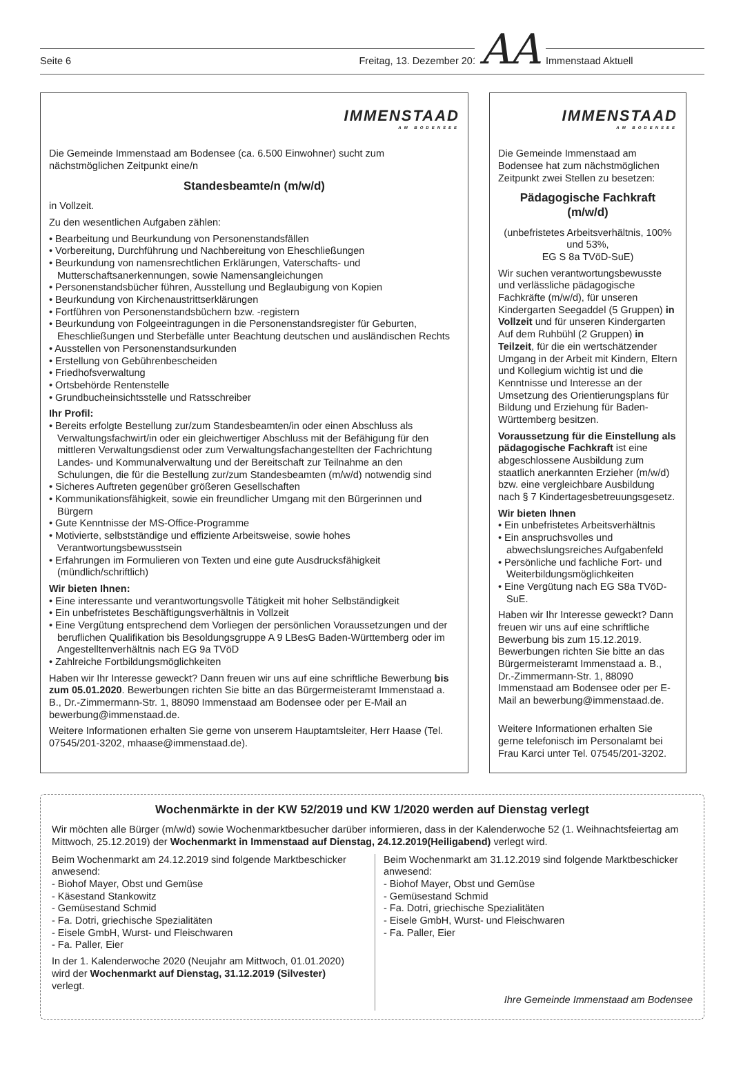Seite 6 Freitag, 13. Dezember 2019 AA Immenstaad Aktuell
IMMENSTAAD
AM BODENSEE
Die Gemeinde Immenstaad am Bodensee (ca. 6.500 Einwohner) sucht zum nächstmöglichen Zeitpunkt eine/n
Standesbeamte/n (m/w/d)
in Vollzeit.
Zu den wesentlichen Aufgaben zählen:
• Bearbeitung und Beurkundung von Personenstandsfällen
• Vorbereitung, Durchführung und Nachbereitung von Eheschließungen
• Beurkundung von namensrechtlichen Erklärungen, Vaterschafts- und Mutterschaftsanerkennungen, sowie Namensangleichungen
• Personenstandsbücher führen, Ausstellung und Beglaubigung von Kopien
• Beurkundung von Kirchenaustrittserklärungen
• Fortführen von Personenstandsbüchern bzw. -registern
• Beurkundung von Folgeeintragungen in die Personenstandsregister für Geburten, Eheschließungen und Sterbefälle unter Beachtung deutschen und ausländischen Rechts
• Ausstellen von Personenstandsurkunden
• Erstellung von Gebührenbescheiden
• Friedhofsverwaltung
• Ortsbehörde Rentenstelle
• Grundbucheinsichtsstelle und Ratsschreiber
Ihr Profil:
• Bereits erfolgte Bestellung zur/zum Standesbeamten/in oder einen Abschluss als Verwaltungsfachwirt/in oder ein gleichwertiger Abschluss mit der Befähigung für den mittleren Verwaltungsdienst oder zum Verwaltungsfachangestellten der Fachrichtung Landes- und Kommunalverwaltung und der Bereitschaft zur Teilnahme an den Schulungen, die für die Bestellung zur/zum Standesbeamten (m/w/d) notwendig sind
• Sicheres Auftreten gegenüber größeren Gesellschaften
• Kommunikationsfähigkeit, sowie ein freundlicher Umgang mit den Bürgerinnen und Bürgern
• Gute Kenntnisse der MS-Office-Programme
• Motivierte, selbstständige und effiziente Arbeitsweise, sowie hohes Verantwortungsbewusstsein
• Erfahrungen im Formulieren von Texten und eine gute Ausdrucksfähigkeit (mündlich/schriftlich)
Wir bieten Ihnen:
• Eine interessante und verantwortungsvolle Tätigkeit mit hoher Selbständigkeit
• Ein unbefristetes Beschäftigungsverhältnis in Vollzeit
• Eine Vergütung entsprechend dem Vorliegen der persönlichen Voraussetzungen und der beruflichen Qualifikation bis Besoldungsgruppe A 9 LBesG Baden-Württemberg oder im Angestelltenverhältnis nach EG 9a TVöD
• Zahlreiche Fortbildungsmöglichkeiten
Haben wir Ihr Interesse geweckt? Dann freuen wir uns auf eine schriftliche Bewerbung bis zum 05.01.2020. Bewerbungen richten Sie bitte an das Bürgermeisteramt Immenstaad a. B., Dr.-Zimmermann-Str. 1, 88090 Immenstaad am Bodensee oder per E-Mail an bewerbung@immenstaad.de.
Weitere Informationen erhalten Sie gerne von unserem Hauptamtsleiter, Herr Haase (Tel. 07545/201-3202, mhaase@immenstaad.de).
IMMENSTAAD
AM BODENSEE
Die Gemeinde Immenstaad am Bodensee hat zum nächstmöglichen Zeitpunkt zwei Stellen zu besetzen:
Pädagogische Fachkraft
(m/w/d)
(unbefristetes Arbeitsverhältnis, 100% und 53%,
EG S 8a TVöD-SuE)
Wir suchen verantwortungsbewusste und verlässliche pädagogische Fachkräfte (m/w/d), für unseren Kindergarten Seegaddel (5 Gruppen) in Vollzeit und für unseren Kindergarten Auf dem Ruhbühl (2 Gruppen) in Teilzeit, für die ein wertschätzender Umgang in der Arbeit mit Kindern, Eltern und Kollegium wichtig ist und die Kenntnisse und Interesse an der Umsetzung des Orientierungsplans für Bildung und Erziehung für Baden-Württemberg besitzen.
Voraussetzung für die Einstellung als pädagogische Fachkraft ist eine abgeschlossene Ausbildung zum staatlich anerkannten Erzieher (m/w/d) bzw. eine vergleichbare Ausbildung nach § 7 Kindertagesbetreuungsgesetz.
Wir bieten Ihnen
• Ein unbefristetes Arbeitsverhältnis
• Ein anspruchsvolles und abwechslungsreiches Aufgabenfeld
• Persönliche und fachliche Fort- und Weiterbildungsmöglichkeiten
• Eine Vergütung nach EG S8a TVöD-SuE.
Haben wir Ihr Interesse geweckt? Dann freuen wir uns auf eine schriftliche Bewerbung bis zum 15.12.2019. Bewerbungen richten Sie bitte an das Bürgermeisteramt Immenstaad a. B., Dr.-Zimmermann-Str. 1, 88090 Immenstaad am Bodensee oder per E-Mail an bewerbung@immenstaad.de.
Weitere Informationen erhalten Sie gerne telefonisch im Personalamt bei Frau Karci unter Tel. 07545/201-3202.
Wochenmärkte in der KW 52/2019 und KW 1/2020 werden auf Dienstag verlegt
Wir möchten alle Bürger (m/w/d) sowie Wochenmarktbesucher darüber informieren, dass in der Kalenderwoche 52 (1. Weihnachtsfeiertag am Mittwoch, 25.12.2019) der Wochenmarkt in Immenstaad auf Dienstag, 24.12.2019(Heiligabend) verlegt wird.
Beim Wochenmarkt am 24.12.2019 sind folgende Marktbeschicker anwesend:
- Biohof Mayer, Obst und Gemüse
- Käsestand Stankowitz
- Gemüsestand Schmid
- Fa. Dotri, griechische Spezialitäten
- Eisele GmbH, Wurst- und Fleischwaren
- Fa. Paller, Eier
In der 1. Kalenderwoche 2020 (Neujahr am Mittwoch, 01.01.2020) wird der Wochenmarkt auf Dienstag, 31.12.2019 (Silvester) verlegt.
Beim Wochenmarkt am 31.12.2019 sind folgende Marktbeschicker anwesend:
- Biohof Mayer, Obst und Gemüse
- Gemüsestand Schmid
- Fa. Dotri, griechische Spezialitäten
- Eisele GmbH, Wurst- und Fleischwaren
- Fa. Paller, Eier
Ihre Gemeinde Immenstaad am Bodensee